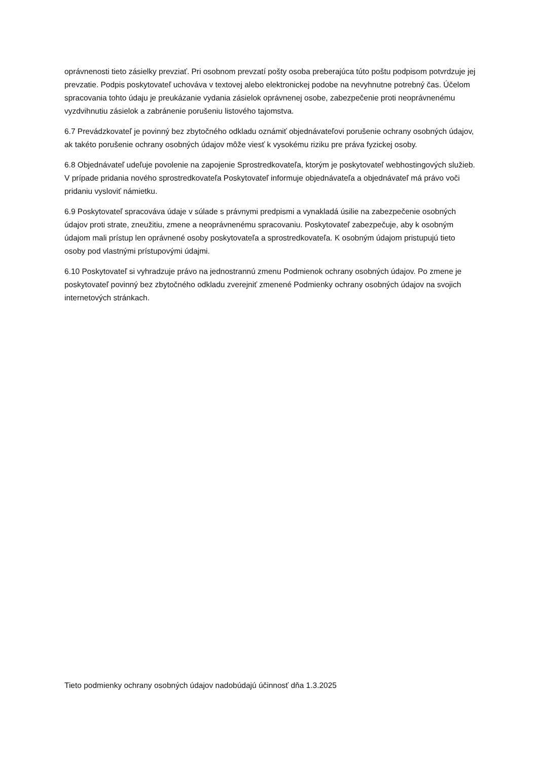oprávnenosti tieto zásielky prevziať. Pri osobnom prevzatí pošty osoba preberajúca túto poštu podpisom potvrdzuje jej prevzatie. Podpis poskytovateľ uchováva v textovej alebo elektronickej podobe na nevyhnutne potrebný čas. Účelom spracovania tohto údaju je preukázanie vydania zásielok oprávnenej osobe, zabezpečenie proti neoprávnenému vyzdvihnutiu zásielok a zabránenie porušeniu listového tajomstva.
6.7 Prevádzkovateľ je povinný bez zbytočného odkladu oznámiť objednávateľovi porušenie ochrany osobných údajov, ak takéto porušenie ochrany osobných údajov môže viesť k vysokému riziku pre práva fyzickej osoby.
6.8 Objednávateľ udeľuje povolenie na zapojenie Sprostredkovateľa, ktorým je poskytovateľ webhostingových služieb. V prípade pridania nového sprostredkovateľa Poskytovateľ informuje objednávateľa a objednávateľ má právo voči pridaniu vysloviť námietku.
6.9 Poskytovateľ spracováva údaje v súlade s právnymi predpismi a vynakladá úsilie na zabezpečenie osobných údajov proti strate, zneužitiu, zmene a neoprávnenému spracovaniu. Poskytovateľ zabezpečuje, aby k osobným údajom mali prístup len oprávnené osoby poskytovateľa a sprostredkovateľa. K osobným údajom pristupujú tieto osoby pod vlastnými prístupovými údajmi.
6.10 Poskytovateľ si vyhradzuje právo na jednostrannú zmenu Podmienok ochrany osobných údajov. Po zmene je poskytovateľ povinný bez zbytočného odkladu zverejniť zmenené Podmienky ochrany osobných údajov na svojich internetových stránkach.
Tieto podmienky ochrany osobných údajov nadobúdajú účinnosť dňa 1.3.2025